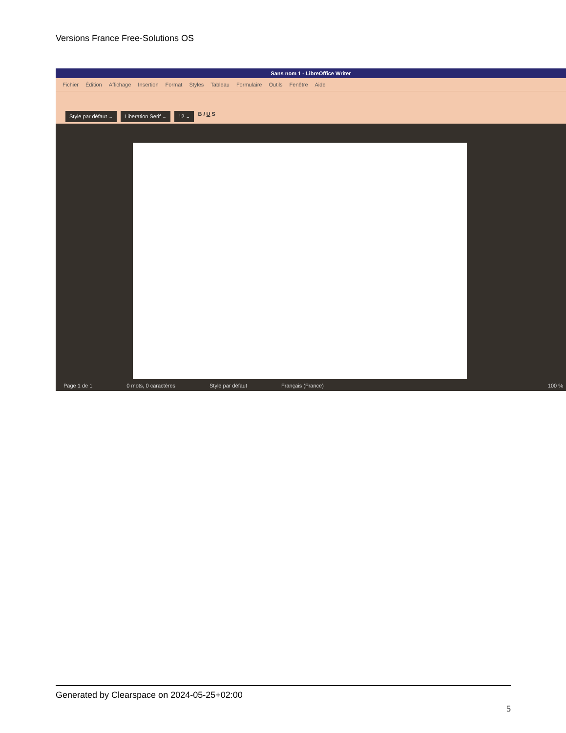Versions France Free-Solutions OS
Sans nom 1 - LibreOffice Writer
Fichier Édition Affichage Insertion Format Styles Tableau Formulaire Outils Fenêtre Aide
Style par défaut ⌄ Liberation Serif ⌄ 12 ⌄ B I U S
Page 1 de 1 0 mots, 0 caractères Style par défaut Français (France) 100 %
Generated by Clearspace on 2024-05-25+02:00
5